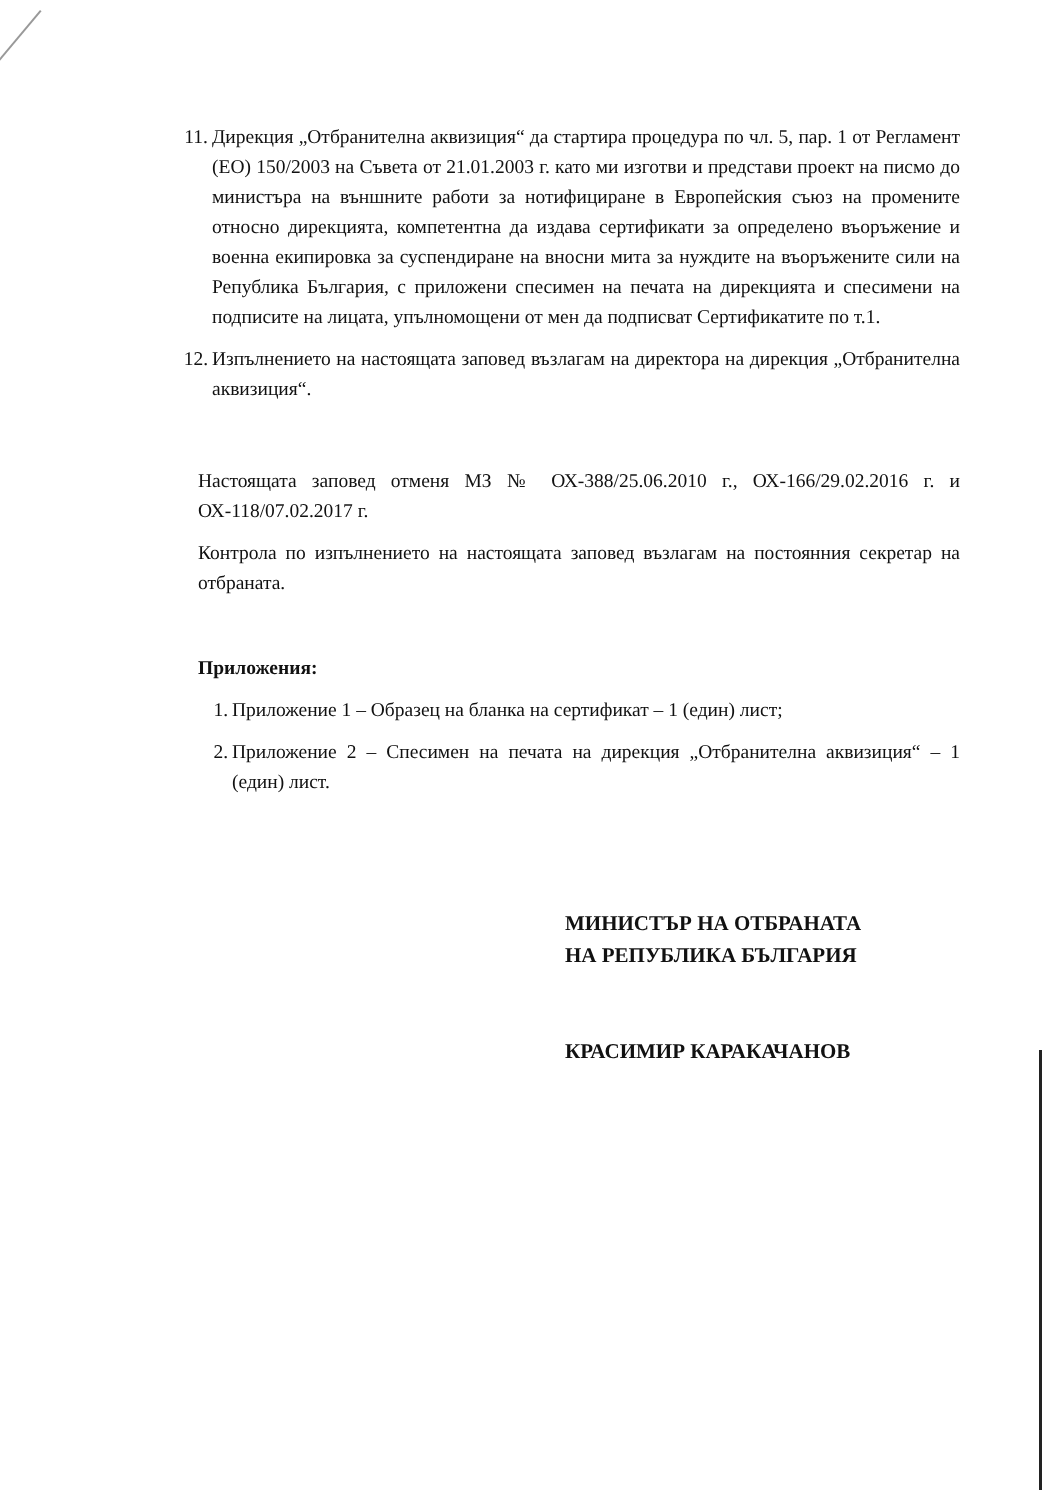11. Дирекция „Отбранителна аквизиция“ да стартира процедура по чл. 5, пар. 1 от Регламент (ЕО) 150/2003 на Съвета от 21.01.2003 г. като ми изготви и представи проект на писмо до министъра на външните работи за нотифициране в Европейския съюз на промените относно дирекцията, компетентна да издава сертификати за определено въоръжение и военна екипировка за суспендиране на вносни мита за нуждите на въоръжените сили на Република България, с приложени спесимен на печата на дирекцията и спесимени на подписите на лицата, упълномощени от мен да подписват Сертификатите по т.1.
12. Изпълнението на настоящата заповед възлагам на директора на дирекция „Отбранителна аквизиция“.
Настоящата заповед отменя МЗ № ОХ-388/25.06.2010 г., ОХ-166/29.02.2016 г. и ОХ-118/07.02.2017 г.
Контрола по изпълнението на настоящата заповед възлагам на постоянния секретар на отбраната.
Приложения:
1. Приложение 1 – Образец на бланка на сертификат – 1 (един) лист;
2. Приложение 2 – Спесимен на печата на дирекция „Отбранителна аквизиция“ – 1 (един) лист.
МИНИСТЪР НА ОТБРАНАТА
НА РЕПУБЛИКА БЪЛГАРИЯ
КРАСИМИР КАРАКАЧАНОВ